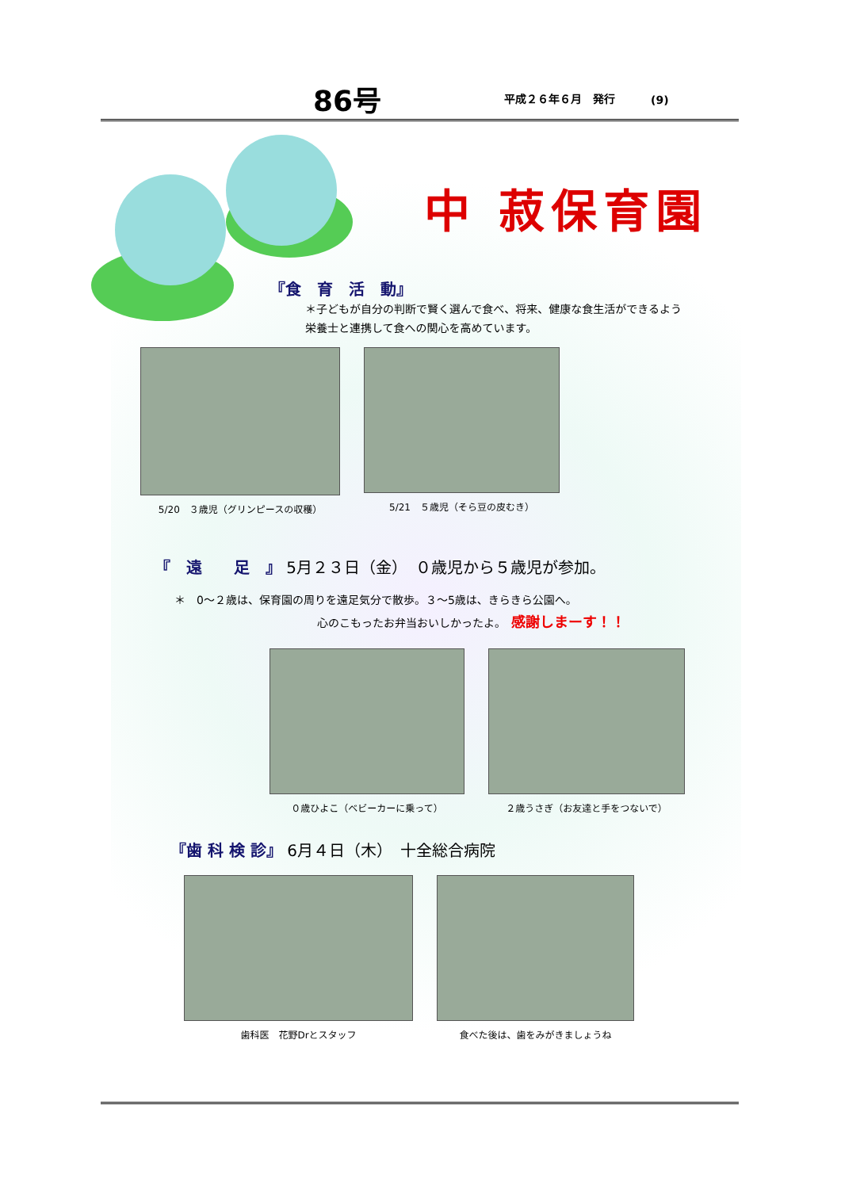86号 平成２６年６月　発行 (9)
中 菽保育園
『食　育　活　動』
＊子どもが自分の判断で賢く選んで食べ、将来、健康な食生活ができるよう
栄養士と連携して食への関心を高めています。
5/20　３歳児（グリンピースの収穫） 5/21　５歳児（そら豆の皮むき）
『　遠　　足　』 5月２３日（金）　０歳児から５歳児が参加。
＊　0～２歳は、保育園の周りを遠足気分で散歩。３～5歳は、きらきら公園へ。
心のこもったお弁当おいしかったよ。　感謝しまーす！！
０歳ひよこ（ベビーカーに乗って） ２歳うさぎ（お友達と手をつないで）
『歯 科 検 診』 6月４日（木）　十全総合病院
歯科医　花野Drとスタッフ 食べた後は、歯をみがきましょうね